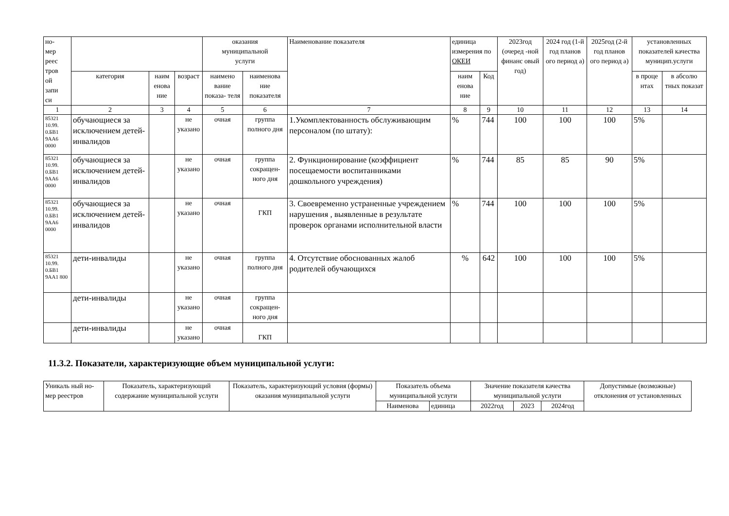| но- мер реес тров ой запи си | | | | оказания муниципальной услуги | | Наименование показателя | единица измерения по ОКЕИ | | 2023год (очеред -ной финанс овый год) | 2024 год (1-й год планов ого период а) | 2025год (2-й год планов ого период а) | установленных показателей качества муницип.услуги | |
| --- | --- | --- | --- | --- | --- | --- | --- | --- | --- | --- | --- | --- | --- |
| | категория | наим енова ние | возраст | наимено вание показа- теля | наименова ние показателя | | наим енова ние | Код | | | | в проце нтах | в абсолю тных показат |
| 1 | 2 | 3 | 4 | 5 | 6 | 7 | 8 | 9 | 10 | 11 | 12 | 13 | 14 |
| 85321 10.99. 0.БВ1 9АА6 0000 | обучающиеся за исключением детей-инвалидов | | не указано | очная | группа полного дня | 1.Укомплектованность обслуживающим персоналом (по штату): | % | 744 | 100 | 100 | 100 | 5% | |
| 85321 10.99. 0.БВ1 9АА6 0000 | обучающиеся за исключением детей-инвалидов | | не указано | очная | группа сокращен- ного дня | 2. Функционирование (коэффициент посещаемости воспитанниками дошкольного учреждения) | % | 744 | 85 | 85 | 90 | 5% | |
| 85321 10.99. 0.БВ1 9АА6 0000 | обучающиеся за исключением детей-инвалидов | | не указано | очная | ГКП | 3. Своевременно устраненные учреждением нарушения , выявленные в результате проверок органами исполнительной власти | % | 744 | 100 | 100 | 100 | 5% | |
| 85321 10.99. 0.БВ1 9АА1 800 | дети-инвалиды | | не указано | очная | группа полного дня | 4. Отсутствие обоснованных жалоб родителей обучающихся | % | 642 | 100 | 100 | 100 | 5% | |
| | дети-инвалиды | | не указано | очная | группа сокращен- ного дня | | | | | | | | |
| | дети-инвалиды | | не указано | очная | ГКП | | | | | | | | |
11.3.2. Показатели, характеризующие объем муниципальной услуги:
| Уникаль ный но- мер реестров | Показатель, характеризующий содержание муниципальной услуги | Показатель, характеризующий условия (формы) оказания муниципальной услуги | Показатель объема муниципальной услуги | | Значение показателя качества муниципальной услуги | | | Допустимые (возможные) отклонения от установленных |
| --- | --- | --- | --- | --- | --- | --- | --- | --- |
| | | | Наименова | единица | 2022год | 2023 | 2024год | |